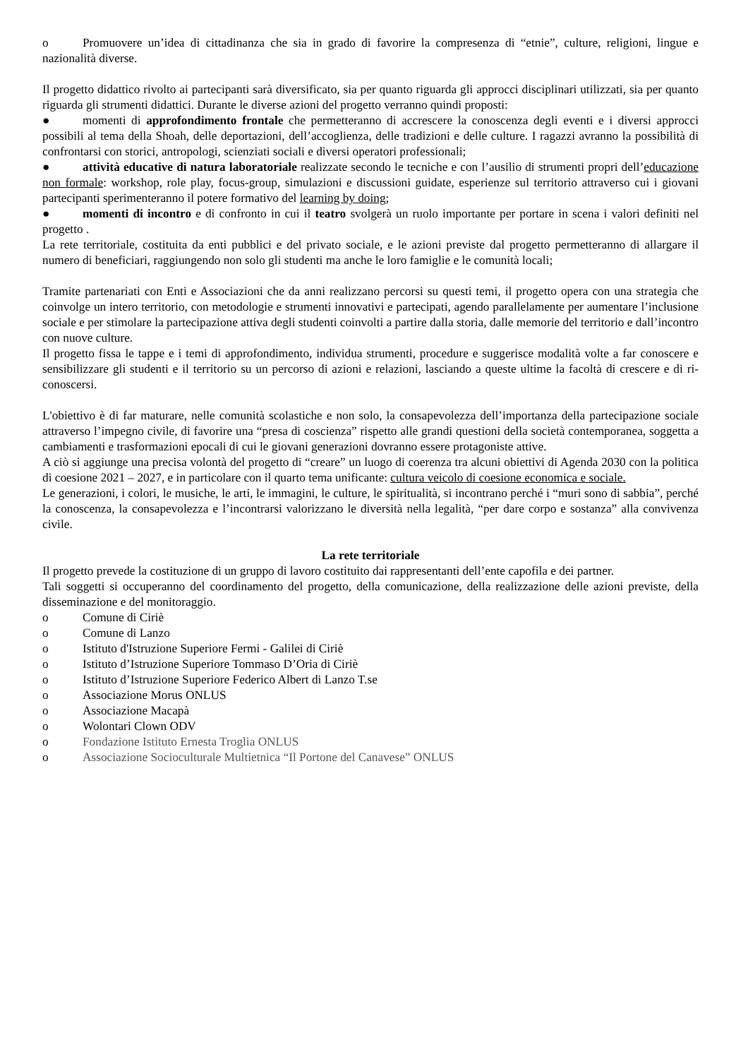o Promuovere un’idea di cittadinanza che sia in grado di favorire la compresenza di “etnie”, culture, religioni, lingue e nazionalità diverse.
Il progetto didattico rivolto ai partecipanti sarà diversificato, sia per quanto riguarda gli approcci disciplinari utilizzati, sia per quanto riguarda gli strumenti didattici. Durante le diverse azioni del progetto verranno quindi proposti:
● momenti di approfondimento frontale che permetteranno di accrescere la conoscenza degli eventi e i diversi approcci possibili al tema della Shoah, delle deportazioni, dell’accoglienza, delle tradizioni e delle culture. I ragazzi avranno la possibilità di confrontarsi con storici, antropologi, scienziati sociali e diversi operatori professionali;
● attività educative di natura laboratoriale realizzate secondo le tecniche e con l’ausilio di strumenti propri dell’educazione non formale: workshop, role play, focus-group, simulazioni e discussioni guidate, esperienze sul territorio attraverso cui i giovani partecipanti sperimenteranno il potere formativo del learning by doing;
● momenti di incontro e di confronto in cui il teatro svolgerà un ruolo importante per portare in scena i valori definiti nel progetto .
La rete territoriale, costituita da enti pubblici e del privato sociale, e le azioni previste dal progetto permetteranno di allargare il numero di beneficiari, raggiungendo non solo gli studenti ma anche le loro famiglie e le comunità locali;
Tramite partenariati con Enti e Associazioni che da anni realizzano percorsi su questi temi, il progetto opera con una strategia che coinvolge un intero territorio, con metodologie e strumenti innovativi e partecipati, agendo parallelamente per aumentare l’inclusione sociale e per stimolare la partecipazione attiva degli studenti coinvolti a partire dalla storia, dalle memorie del territorio e dall’incontro con nuove culture.
Il progetto fissa le tappe e i temi di approfondimento, individua strumenti, procedure e suggerisce modalità volte a far conoscere e sensibilizzare gli studenti e il territorio su un percorso di azioni e relazioni, lasciando a queste ultime la facoltà di crescere e di ri-conoscersi.
L'obiettivo è di far maturare, nelle comunità scolastiche e non solo, la consapevolezza dell’importanza della partecipazione sociale attraverso l’impegno civile, di favorire una “presa di coscienza” rispetto alle grandi questioni della società contemporanea, soggetta a cambiamenti e trasformazioni epocali di cui le giovani generazioni dovranno essere protagoniste attive.
A ciò si aggiunge una precisa volontà del progetto di “creare” un luogo di coerenza tra alcuni obiettivi di Agenda 2030 con la politica di coesione 2021 – 2027, e in particolare con il quarto tema unificante: cultura veicolo di coesione economica e sociale.
Le generazioni, i colori, le musiche, le arti, le immagini, le culture, le spiritualità, si incontrano perché i “muri sono di sabbia”, perché la conoscenza, la consapevolezza e l’incontrarsi valorizzano le diversità nella legalità, “per dare corpo e sostanza” alla convivenza civile.
La rete territoriale
Il progetto prevede la costituzione di un gruppo di lavoro costituito dai rappresentanti dell’ente capofila e dei partner.
Tali soggetti si occuperanno del coordinamento del progetto, della comunicazione, della realizzazione delle azioni previste, della disseminazione e del monitoraggio.
o Comune di Ciriè
o Comune di Lanzo
o Istituto d'Istruzione Superiore Fermi - Galilei di Ciriè
o Istituto d’Istruzione Superiore Tommaso D’Oria di Ciriè
o Istituto d’Istruzione Superiore Federico Albert di Lanzo T.se
o Associazione Morus ONLUS
o Associazione Macapà
o Wolontari Clown ODV
o Fondazione Istituto Ernesta Troglia ONLUS
o Associazione Socioculturale Multietnica “Il Portone del Canavese” ONLUS